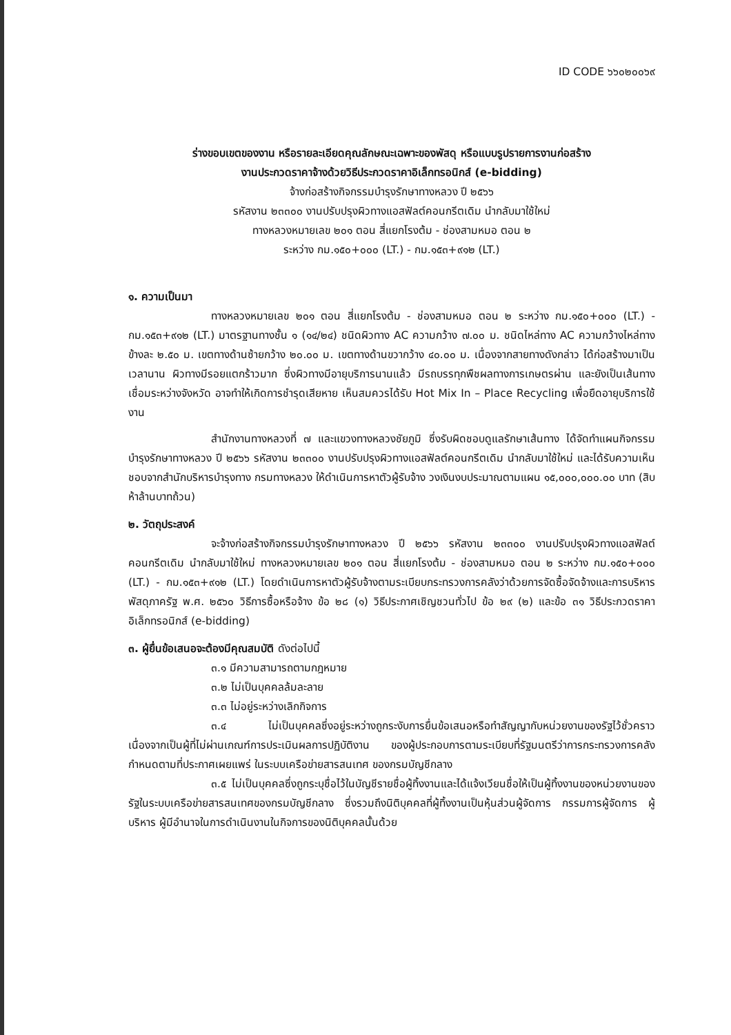ID CODE ๖๖๐๒๐๐๖๙
ร่างขอบเขตของงาน หรือรายละเอียดคุณลักษณะเฉพาะของพัสดุ หรือแบบรูปรายการงานก่อสร้าง
งานประกวดราคาจ้างด้วยวิธีประกวดราคาอิเล็กทรอนิกส์ (e-bidding)
จ้างก่อสร้างกิจกรรมบำรุงรักษาทางหลวง ปี ๒๕๖๖
รหัสงาน ๒๓๓๐๐ งานปรับปรุงผิวทางแอสฟัลต์คอนกรีตเดิม นำกลับมาใช้ใหม่
ทางหลวงหมายเลข ๒๐๑ ตอน สี่แยกโรงต้ม - ช่องสามหมอ ตอน ๒
ระหว่าง กม.๑๕๐+๐๐๐ (LT.) - กม.๑๕๓+๙๑๒ (LT.)
๑. ความเป็นมา
ทางหลวงหมายเลข ๒๐๑ ตอน สี่แยกโรงต้ม - ช่องสามหมอ ตอน ๒ ระหว่าง กม.๑๕๐+๐๐๐ (LT.) - กม.๑๕๓+๙๑๒ (LT.) มาตรฐานทางชั้น ๑ (๑๔/๒๔) ชนิดผิวทาง AC ความกว้าง ๗.๐๐ ม. ชนิดไหล่ทาง AC ความกว้างไหล่ทางข้างละ ๒.๕๐ ม. เขตทางด้านซ้ายกว้าง ๒๐.๐๐ ม. เขตทางด้านขวากว้าง ๔๐.๐๐ ม. เนื่องจากสายทางดังกล่าว ได้ก่อสร้างมาเป็นเวลานาน ผิวทางมีรอยแตกร้าวมาก ซึ่งผิวทางมีอายุบริการนานแล้ว มีรถบรรทุกพืชผลทางการเกษตรผ่าน และยังเป็นเส้นทางเชื่อมระหว่างจังหวัด อาจทำให้เกิดการชำรุดเสียหาย เห็นสมควรได้รับ Hot Mix In – Place Recycling เพื่อยืดอายุบริการใช้งาน
สำนักงานทางหลวงที่ ๗ และแขวงทางหลวงชัยภูมิ ซึ่งรับผิดชอบดูแลรักษาเส้นทาง ได้จัดทำแผนกิจกรรมบำรุงรักษาทางหลวง ปี ๒๕๖๖ รหัสงาน ๒๓๓๐๐ งานปรับปรุงผิวทางแอสฟัลต์คอนกรีตเดิม นำกลับมาใช้ใหม่ และได้รับความเห็นชอบจากสำนักบริหารบำรุงทาง กรมทางหลวง ให้ดำเนินการหาตัวผู้รับจ้าง วงเงินงบประมาณตามแผน ๑๕,๐๐๐,๐๐๐.๐๐ บาท (สิบห้าล้านบาทถ้วน)
๒. วัตถุประสงค์
จะจ้างก่อสร้างกิจกรรมบำรุงรักษาทางหลวง ปี ๒๕๖๖ รหัสงาน ๒๓๓๐๐ งานปรับปรุงผิวทางแอสฟัลต์คอนกรีตเดิม นำกลับมาใช้ใหม่ ทางหลวงหมายเลข ๒๐๑ ตอน สี่แยกโรงต้ม - ช่องสามหมอ ตอน ๒ ระหว่าง กม.๑๕๐+๐๐๐ (LT.) - กม.๑๕๓+๙๑๒ (LT.) โดยดำเนินการหาตัวผู้รับจ้างตามระเบียบกระทรวงการคลังว่าด้วยการจัดซื้อจัดจ้างและการบริหารพัสดุภาครัฐ พ.ศ. ๒๕๖๐ วิธีการซื้อหรือจ้าง ข้อ ๒๘ (๑) วิธีประกาศเชิญชวนทั่วไป ข้อ ๒๙ (๒) และข้อ ๓๑ วิธีประกวดราคาอิเล็กทรอนิกส์ (e-bidding)
๓. ผู้ยื่นข้อเสนอจะต้องมีคุณสมบัติ ดังต่อไปนี้
๓.๑ มีความสามารถตามกฎหมาย
๓.๒ ไม่เป็นบุคคลล้มละลาย
๓.๓ ไม่อยู่ระหว่างเลิกกิจการ
๓.๔ ไม่เป็นบุคคลซึ่งอยู่ระหว่างถูกระงับการยื่นข้อเสนอหรือทำสัญญากับหน่วยงานของรัฐไว้ชั่วคราว เนื่องจากเป็นผู้ที่ไม่ผ่านเกณฑ์การประเมินผลการปฏิบัติงาน ของผู้ประกอบการตามระเบียบที่รัฐมนตรีว่าการกระทรวงการคลังกำหนดตามที่ประกาศเผยแพร่ ในระบบเครือข่ายสารสนเทศ ของกรมบัญชีกลาง
๓.๕ ไม่เป็นบุคคลซึ่งถูกระบุชื่อไว้ในบัญชีรายชื่อผู้ทิ้งงานและได้แจ้งเวียนชื่อให้เป็นผู้ทิ้งงานของหน่วยงานของรัฐในระบบเครือข่ายสารสนเทศของกรมบัญชีกลาง ซึ่งรวมถึงนิติบุคคลที่ผู้ทิ้งงานเป็นหุ้นส่วนผู้จัดการ กรรมการผู้จัดการ ผู้บริหาร ผู้มีอำนาจในการดำเนินงานในกิจการของนิติบุคคลนั้นด้วย